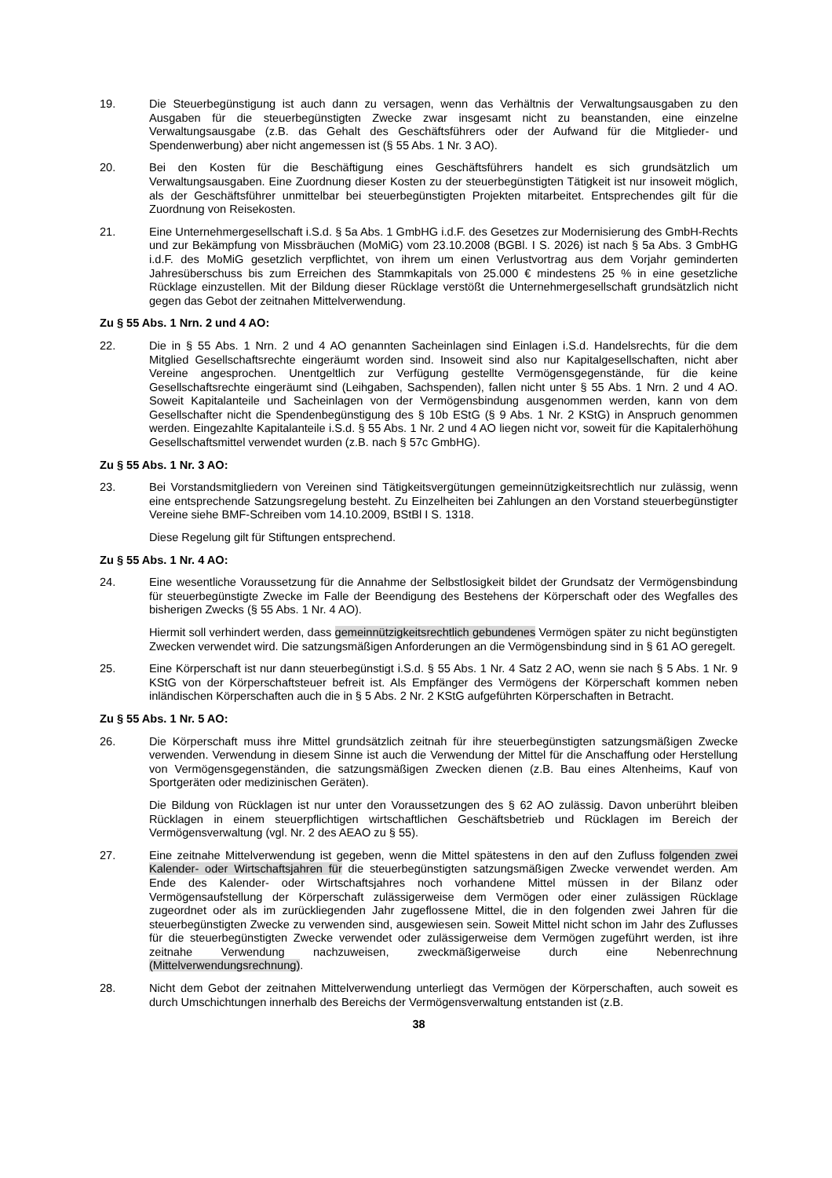19. Die Steuerbegünstigung ist auch dann zu versagen, wenn das Verhältnis der Verwaltungsausgaben zu den Ausgaben für die steuerbegünstigten Zwecke zwar insgesamt nicht zu beanstanden, eine einzelne Verwaltungsausgabe (z.B. das Gehalt des Geschäftsführers oder der Aufwand für die Mitglieder- und Spendenwerbung) aber nicht angemessen ist (§ 55 Abs. 1 Nr. 3 AO).
20. Bei den Kosten für die Beschäftigung eines Geschäftsführers handelt es sich grundsätzlich um Verwaltungsausgaben. Eine Zuordnung dieser Kosten zu der steuerbegünstigten Tätigkeit ist nur insoweit möglich, als der Geschäftsführer unmittelbar bei steuerbegünstigten Projekten mitarbeitet. Entsprechendes gilt für die Zuordnung von Reisekosten.
21. Eine Unternehmergesellschaft i.S.d. § 5a Abs. 1 GmbHG i.d.F. des Gesetzes zur Modernisierung des GmbH-Rechts und zur Bekämpfung von Missbräuchen (MoMiG) vom 23.10.2008 (BGBl. I S. 2026) ist nach § 5a Abs. 3 GmbHG i.d.F. des MoMiG gesetzlich verpflichtet, von ihrem um einen Verlustvortrag aus dem Vorjahr geminderten Jahresüberschuss bis zum Erreichen des Stammkapitals von 25.000 € mindestens 25 % in eine gesetzliche Rücklage einzustellen. Mit der Bildung dieser Rücklage verstößt die Unternehmergesellschaft grundsätzlich nicht gegen das Gebot der zeitnahen Mittelverwendung.
Zu § 55 Abs. 1 Nrn. 2 und 4 AO:
22. Die in § 55 Abs. 1 Nrn. 2 und 4 AO genannten Sacheinlagen sind Einlagen i.S.d. Handelsrechts, für die dem Mitglied Gesellschaftsrechte eingeräumt worden sind. Insoweit sind also nur Kapitalgesellschaften, nicht aber Vereine angesprochen. Unentgeltlich zur Verfügung gestellte Vermögensgegenstände, für die keine Gesellschaftsrechte eingeräumt sind (Leihgaben, Sachspenden), fallen nicht unter § 55 Abs. 1 Nrn. 2 und 4 AO. Soweit Kapitalanteile und Sacheinlagen von der Vermögensbindung ausgenommen werden, kann von dem Gesellschafter nicht die Spendenbegünstigung des § 10b EStG (§ 9 Abs. 1 Nr. 2 KStG) in Anspruch genommen werden. Eingezahlte Kapitalanteile i.S.d. § 55 Abs. 1 Nr. 2 und 4 AO liegen nicht vor, soweit für die Kapitalerhöhung Gesellschaftsmittel verwendet wurden (z.B. nach § 57c GmbHG).
Zu § 55 Abs. 1 Nr. 3 AO:
23. Bei Vorstandsmitgliedern von Vereinen sind Tätigkeitsvergütungen gemeinnützigkeitsrechtlich nur zulässig, wenn eine entsprechende Satzungsregelung besteht. Zu Einzelheiten bei Zahlungen an den Vorstand steuerbegünstigter Vereine siehe BMF-Schreiben vom 14.10.2009, BStBl I S. 1318.
Diese Regelung gilt für Stiftungen entsprechend.
Zu § 55 Abs. 1 Nr. 4 AO:
24. Eine wesentliche Voraussetzung für die Annahme der Selbstlosigkeit bildet der Grundsatz der Vermögensbindung für steuerbegünstigte Zwecke im Falle der Beendigung des Bestehens der Körperschaft oder des Wegfalles des bisherigen Zwecks (§ 55 Abs. 1 Nr. 4 AO).
Hiermit soll verhindert werden, dass gemeinnützigkeitsrechtlich gebundenes Vermögen später zu nicht begünstigten Zwecken verwendet wird. Die satzungsmäßigen Anforderungen an die Vermögensbindung sind in § 61 AO geregelt.
25. Eine Körperschaft ist nur dann steuerbegünstigt i.S.d. § 55 Abs. 1 Nr. 4 Satz 2 AO, wenn sie nach § 5 Abs. 1 Nr. 9 KStG von der Körperschaftsteuer befreit ist. Als Empfänger des Vermögens der Körperschaft kommen neben inländischen Körperschaften auch die in § 5 Abs. 2 Nr. 2 KStG aufgeführten Körperschaften in Betracht.
Zu § 55 Abs. 1 Nr. 5 AO:
26. Die Körperschaft muss ihre Mittel grundsätzlich zeitnah für ihre steuerbegünstigten satzungsmäßigen Zwecke verwenden. Verwendung in diesem Sinne ist auch die Verwendung der Mittel für die Anschaffung oder Herstellung von Vermögensgegenständen, die satzungsmäßigen Zwecken dienen (z.B. Bau eines Altenheims, Kauf von Sportgeräten oder medizinischen Geräten).
Die Bildung von Rücklagen ist nur unter den Voraussetzungen des § 62 AO zulässig. Davon unberührt bleiben Rücklagen in einem steuerpflichtigen wirtschaftlichen Geschäftsbetrieb und Rücklagen im Bereich der Vermögensverwaltung (vgl. Nr. 2 des AEAO zu § 55).
27. Eine zeitnahe Mittelverwendung ist gegeben, wenn die Mittel spätestens in den auf den Zufluss folgenden zwei Kalender- oder Wirtschaftsjahren für die steuerbegünstigten satzungsmäßigen Zwecke verwendet werden. Am Ende des Kalender- oder Wirtschaftsjahres noch vorhandene Mittel müssen in der Bilanz oder Vermögensaufstellung der Körperschaft zulässigerweise dem Vermögen oder einer zulässigen Rücklage zugeordnet oder als im zurückliegenden Jahr zugeflossene Mittel, die in den folgenden zwei Jahren für die steuerbegünstigten Zwecke zu verwenden sind, ausgewiesen sein. Soweit Mittel nicht schon im Jahr des Zuflusses für die steuerbegünstigten Zwecke verwendet oder zulässigerweise dem Vermögen zugeführt werden, ist ihre zeitnahe Verwendung nachzuweisen, zweckmäßigerweise durch eine Nebenrechnung (Mittelverwendungsrechnung).
28. Nicht dem Gebot der zeitnahen Mittelverwendung unterliegt das Vermögen der Körperschaften, auch soweit es durch Umschichtungen innerhalb des Bereichs der Vermögensverwaltung entstanden ist (z.B.
38